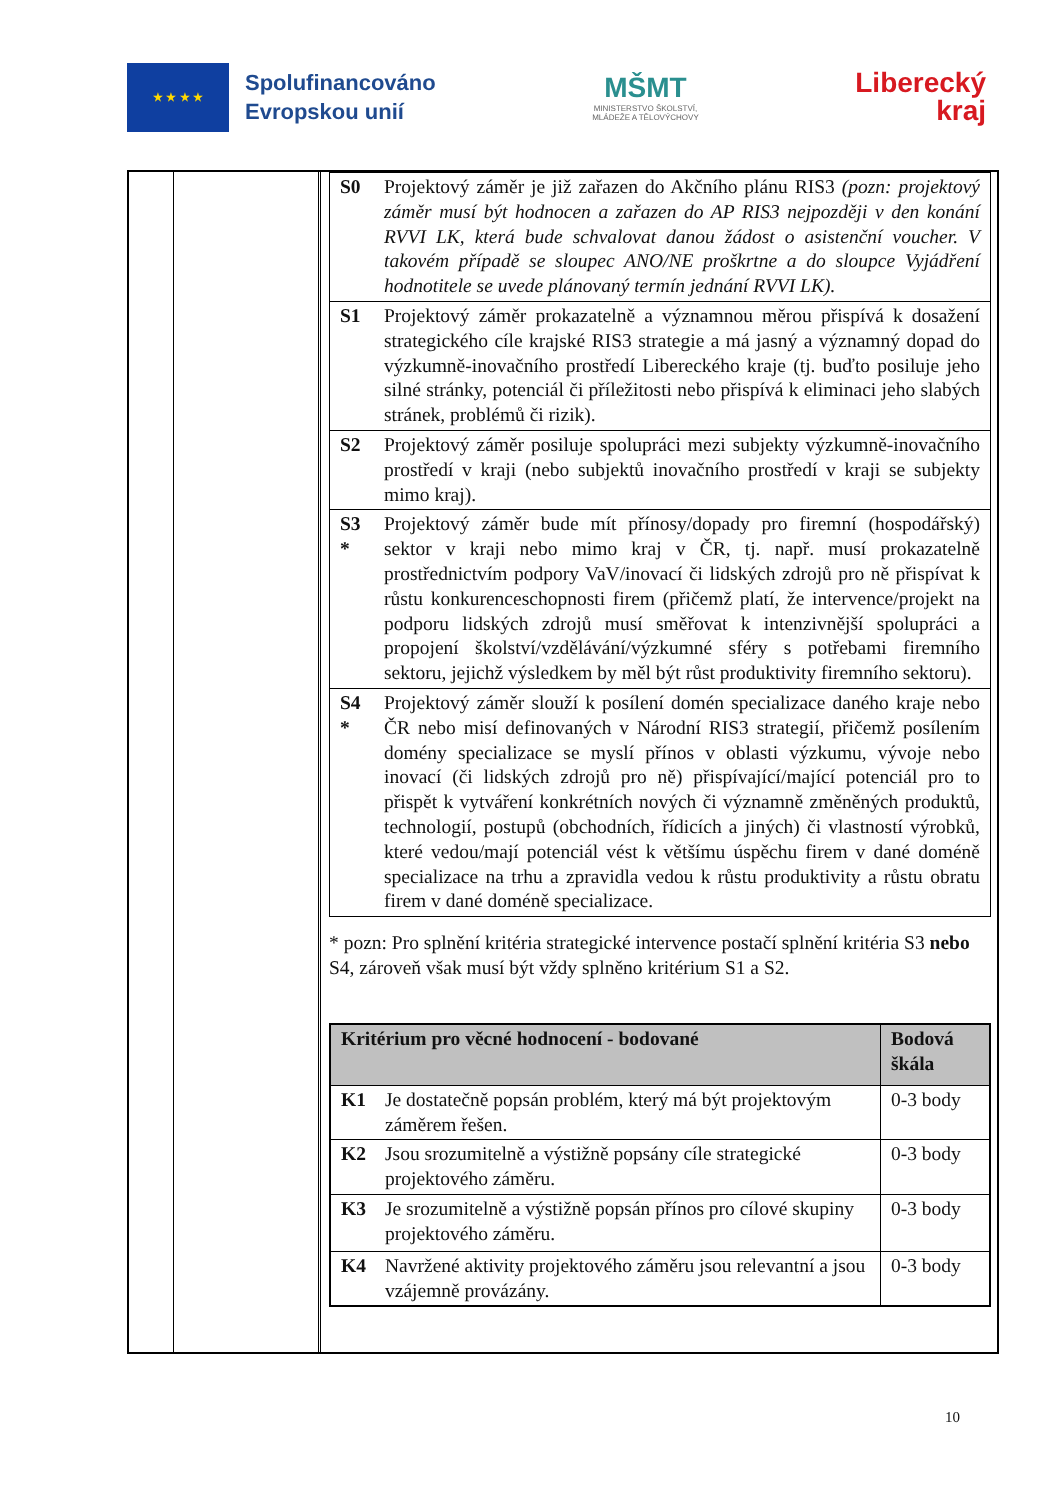★ ★ ★ ★
Spolufinancováno
Evropskou unií
MŠMT
MINISTERSTVO ŠKOLSTVÍ,
MLÁDEŽE A TĚLOVÝCHOVY
Liberecký
kraj
| S0 | Projektový záměr je již zařazen do Akčního plánu RIS3 (pozn: projektový záměr musí být hodnocen a zařazen do AP RIS3 nejpozději v den konání RVVI LK, která bude schvalovat danou žádost o asistenční voucher. V takovém případě se sloupec ANO/NE proškrtne a do sloupce Vyjádření hodnotitele se uvede plánovaný termín jednání RVVI LK). |
| S1 | Projektový záměr prokazatelně a významnou měrou přispívá k dosažení strategického cíle krajské RIS3 strategie a má jasný a významný dopad do výzkumně-inovačního prostředí Libereckého kraje (tj. buďto posiluje jeho silné stránky, potenciál či příležitosti nebo přispívá k eliminaci jeho slabých stránek, problémů či rizik). |
| S2 | Projektový záměr posiluje spolupráci mezi subjekty výzkumně-inovačního prostředí v kraji (nebo subjektů inovačního prostředí v kraji se subjekty mimo kraj). |
| S3 * | Projektový záměr bude mít přínosy/dopady pro firemní (hospodářský) sektor v kraji nebo mimo kraj v ČR, tj. např. musí prokazatelně prostřednictvím podpory VaV/inovací či lidských zdrojů pro ně přispívat k růstu konkurenceschopnosti firem (přičemž platí, že intervence/projekt na podporu lidských zdrojů musí směřovat k intenzivnější spolupráci a propojení školství/vzdělávání/výzkumné sféry s potřebami firemního sektoru, jejichž výsledkem by měl být růst produktivity firemního sektoru). |
| S4 * | Projektový záměr slouží k posílení domén specializace daného kraje nebo ČR nebo misí definovaných v Národní RIS3 strategií, přičemž posílením domény specializace se myslí přínos v oblasti výzkumu, vývoje nebo inovací (či lidských zdrojů pro ně) přispívající/mající potenciál pro to přispět k vytváření konkrétních nových či významně změněných produktů, technologií, postupů (obchodních, řídicích a jiných) či vlastností výrobků, které vedou/mají potenciál vést k většímu úspěchu firem v dané doméně specializace na trhu a zpravidla vedou k růstu produktivity a růstu obratu firem v dané doméně specializace. |
* pozn: Pro splnění kritéria strategické intervence postačí splnění kritéria S3 nebo S4, zároveň však musí být vždy splněno kritérium S1 a S2.
| Kritérium pro věcné hodnocení - bodované | | Bodová škála |
| --- | --- | --- |
| K1 | Je dostatečně popsán problém, který má být projektovým záměrem řešen. | 0-3 body |
| K2 | Jsou srozumitelně a výstižně popsány cíle strategické projektového záměru. | 0-3 body |
| K3 | Je srozumitelně a výstižně popsán přínos pro cílové skupiny projektového záměru. | 0-3 body |
| K4 | Navržené aktivity projektového záměru jsou relevantní a jsou vzájemně provázány. | 0-3 body |
10